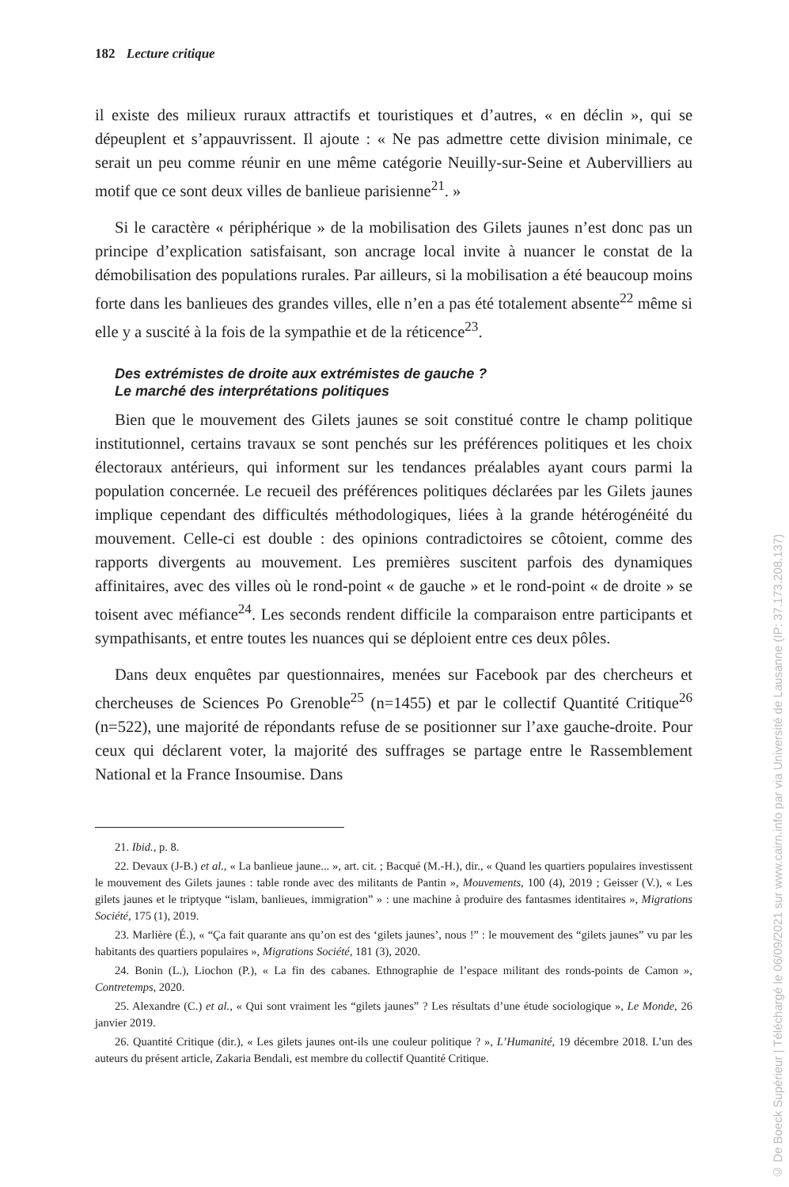182 Lecture critique
il existe des milieux ruraux attractifs et touristiques et d’autres, « en déclin », qui se dépeuplent et s’appauvrissent. Il ajoute : « Ne pas admettre cette division minimale, ce serait un peu comme réunir en une même catégorie Neuilly-sur-Seine et Aubervilliers au motif que ce sont deux villes de banlieue parisienne<sup>21</sup>. »
Si le caractère « périphérique » de la mobilisation des Gilets jaunes n’est donc pas un principe d’explication satisfaisant, son ancrage local invite à nuancer le constat de la démobilisation des populations rurales. Par ailleurs, si la mobilisation a été beaucoup moins forte dans les banlieues des grandes villes, elle n’en a pas été totalement absente<sup>22</sup> même si elle y a suscité à la fois de la sympathie et de la réticence<sup>23</sup>.
Des extrémistes de droite aux extrémistes de gauche ?
Le marché des interprétations politiques
Bien que le mouvement des Gilets jaunes se soit constitué contre le champ politique institutionnel, certains travaux se sont penchés sur les préférences politiques et les choix électoraux antérieurs, qui informent sur les tendances préalables ayant cours parmi la population concernée. Le recueil des préférences politiques déclarées par les Gilets jaunes implique cependant des difficultés méthodologiques, liées à la grande hétérogénéité du mouvement. Celle-ci est double : des opinions contradictoires se côtoient, comme des rapports divergents au mouvement. Les premières suscitent parfois des dynamiques affinitaires, avec des villes où le rond-point « de gauche » et le rond-point « de droite » se toisent avec méfiance<sup>24</sup>. Les seconds rendent difficile la comparaison entre participants et sympathisants, et entre toutes les nuances qui se déploient entre ces deux pôles.
Dans deux enquêtes par questionnaires, menées sur Facebook par des chercheurs et chercheuses de Sciences Po Grenoble<sup>25</sup> (n=1455) et par le collectif Quantité Critique<sup>26</sup> (n=522), une majorité de répondants refuse de se positionner sur l’axe gauche-droite. Pour ceux qui déclarent voter, la majorité des suffrages se partage entre le Rassemblement National et la France Insoumise. Dans
21. Ibid., p. 8.
22. Devaux (J-B.) et al., « La banlieue jaune... », art. cit. ; Bacqué (M.-H.), dir., « Quand les quartiers populaires investissent le mouvement des Gilets jaunes : table ronde avec des militants de Pantin », Mouvements, 100 (4), 2019 ; Geisser (V.), « Les gilets jaunes et le triptyque “islam, banlieues, immigration” » : une machine à produire des fantasmes identitaires », Migrations Société, 175 (1), 2019.
23. Marlière (É.), « “Ça fait quarante ans qu’on est des ‘gilets jaunes’, nous !” : le mouvement des “gilets jaunes” vu par les habitants des quartiers populaires », Migrations Société, 181 (3), 2020.
24. Bonin (L.), Liochon (P.), « La fin des cabanes. Ethnographie de l’espace militant des ronds-points de Camon », Contretemps, 2020.
25. Alexandre (C.) et al., « Qui sont vraiment les “gilets jaunes” ? Les résultats d’une étude sociologique », Le Monde, 26 janvier 2019.
26. Quantité Critique (dir.), « Les gilets jaunes ont-ils une couleur politique ? », L’Humanité, 19 décembre 2018. L’un des auteurs du présent article, Zakaria Bendali, est membre du collectif Quantité Critique.
© De Boeck Supérieur | Téléchargé le 06/09/2021 sur www.cairn.info par via Université de Lausanne (IP: 37.173.208.137)